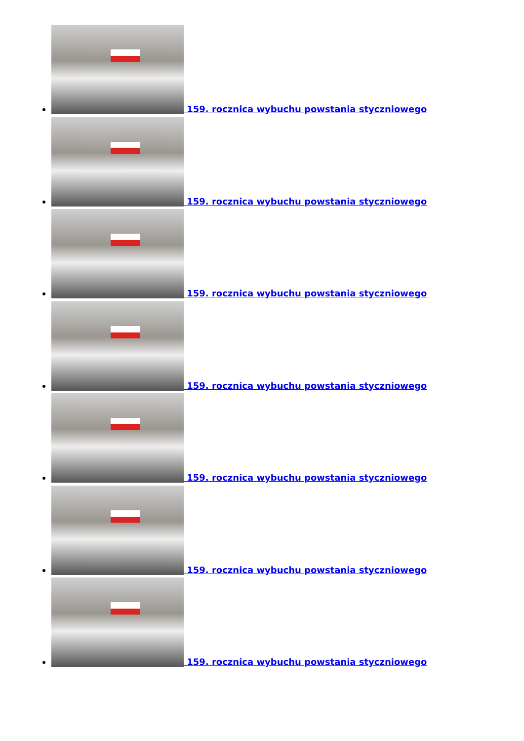159. rocznica wybuchu powstania styczniowego
159. rocznica wybuchu powstania styczniowego
159. rocznica wybuchu powstania styczniowego
159. rocznica wybuchu powstania styczniowego
159. rocznica wybuchu powstania styczniowego
159. rocznica wybuchu powstania styczniowego
159. rocznica wybuchu powstania styczniowego